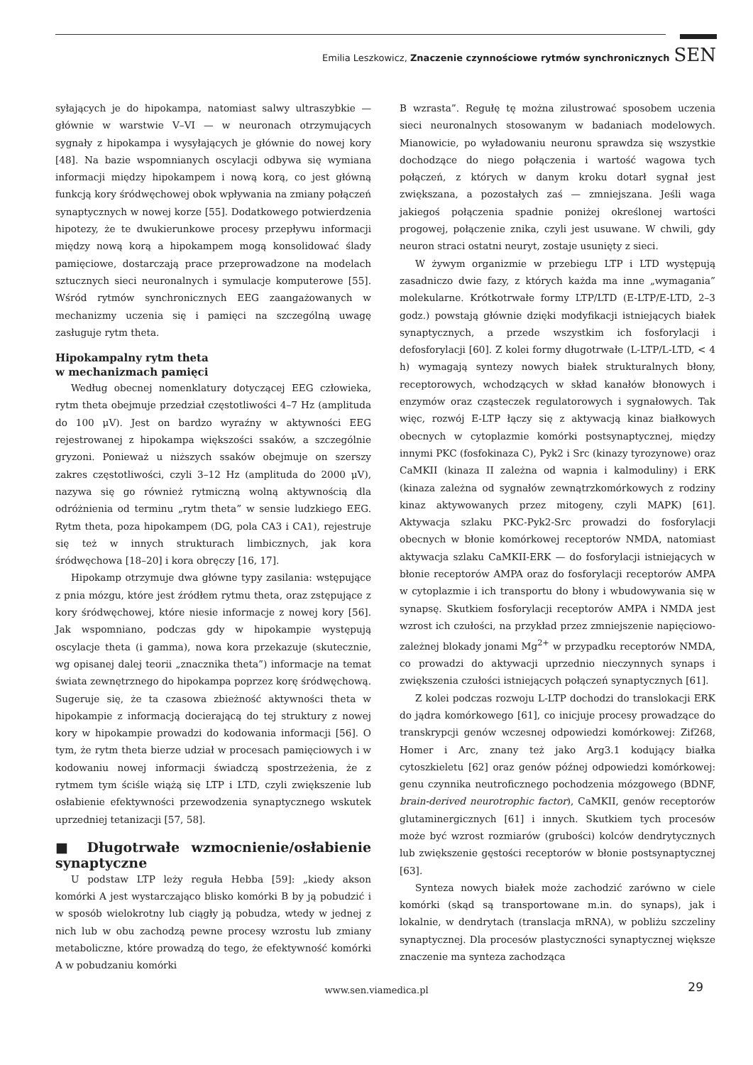Emilia Leszkowicz, Znaczenie czynnościowe rytmów synchronicznych SEN
syłających je do hipokampa, natomiast salwy ultraszybkie — głównie w warstwie V–VI — w neuronach otrzymujących sygnały z hipokampa i wysyłających je głównie do nowej kory [48]. Na bazie wspomnianych oscylacji odbywa się wymiana informacji między hipokampem i nową korą, co jest główną funkcją kory śródwęchowej obok wpływania na zmiany połączeń synaptycznych w nowej korze [55]. Dodatkowego potwierdzenia hipotezy, że te dwukierunkowe procesy przepływu informacji między nową korą a hipokampem mogą konsolidować ślady pamięciowe, dostarczają prace przeprowadzone na modelach sztucznych sieci neuronalnych i symulacje komputerowe [55]. Wśród rytmów synchronicznych EEG zaangażowanych w mechanizmy uczenia się i pamięci na szczególną uwagę zasługuje rytm theta.
Hipokampalny rytm theta
w mechanizmach pamięci
Według obecnej nomenklatury dotyczącej EEG człowieka, rytm theta obejmuje przedział częstotliwości 4–7 Hz (amplituda do 100 μV). Jest on bardzo wyraźny w aktywności EEG rejestrowanej z hipokampa większości ssaków, a szczególnie gryzoni. Ponieważ u niższych ssaków obejmuje on szerszy zakres częstotliwości, czyli 3–12 Hz (amplituda do 2000 μV), nazywa się go również rytmiczną wolną aktywnością dla odróżnienia od terminu „rytm theta” w sensie ludzkiego EEG. Rytm theta, poza hipokampem (DG, pola CA3 i CA1), rejestruje się też w innych strukturach limbicznych, jak kora śródwęchowa [18–20] i kora obręczy [16, 17].
Hipokamp otrzymuje dwa główne typy zasilania: wstępujące z pnia mózgu, które jest źródłem rytmu theta, oraz zstępujące z kory śródwęchowej, które niesie informacje z nowej kory [56]. Jak wspomniano, podczas gdy w hipokampie występują oscylacje theta (i gamma), nowa kora przekazuje (skutecznie, wg opisanej dalej teorii „znacznika theta”) informacje na temat świata zewnętrznego do hipokampa poprzez korę śródwęchową. Sugeruje się, że ta czasowa zbieżność aktywności theta w hipokampie z informacją docierającą do tej struktury z nowej kory w hipokampie prowadzi do kodowania informacji [56]. O tym, że rytm theta bierze udział w procesach pamięciowych i w kodowaniu nowej informacji świadczą spostrzeżenia, że z rytmem tym ściśle wiążą się LTP i LTD, czyli zwiększenie lub osłabienie efektywności przewodzenia synaptycznego wskutek uprzedniej tetanizacji [57, 58].
■ Długotrwałe wzmocnienie/osłabienie synaptyczne
U podstaw LTP leży reguła Hebba [59]: „kiedy akson komórki A jest wystarczająco blisko komórki B by ją pobudzić i w sposób wielokrotny lub ciągły ją pobudza, wtedy w jednej z nich lub w obu zachodzą pewne procesy wzrostu lub zmiany metaboliczne, które prowadzą do tego, że efektywność komórki A w pobudzaniu komórki
B wzrasta”. Regułę tę można zilustrować sposobem uczenia sieci neuronalnych stosowanym w badaniach modelowych. Mianowicie, po wyładowaniu neuronu sprawdza się wszystkie dochodzące do niego połączenia i wartość wagowa tych połączeń, z których w danym kroku dotarł sygnał jest zwiększana, a pozostałych zaś — zmniejszana. Jeśli waga jakiegoś połączenia spadnie poniżej określonej wartości progowej, połączenie znika, czyli jest usuwane. W chwili, gdy neuron straci ostatni neuryt, zostaje usunięty z sieci.
W żywym organizmie w przebiegu LTP i LTD występują zasadniczo dwie fazy, z których każda ma inne „wymagania” molekularne. Krótkotrwałe formy LTP/LTD (E-LTP/E-LTD, 2–3 godz.) powstają głównie dzięki modyfikacji istniejących białek synaptycznych, a przede wszystkim ich fosforylacji i defosforylacji [60]. Z kolei formy długotrwałe (L-LTP/L-LTD, < 4 h) wymagają syntezy nowych białek strukturalnych błony, receptorowych, wchodzących w skład kanałów błonowych i enzymów oraz cząsteczek regulatorowych i sygnałowych. Tak więc, rozwój E-LTP łączy się z aktywacją kinaz białkowych obecnych w cytoplazmie komórki postsynaptycznej, między innymi PKC (fosfokinaza C), Pyk2 i Src (kinazy tyrozynowe) oraz CaMKII (kinaza II zależna od wapnia i kalmoduliny) i ERK (kinaza zależna od sygnałów zewnątrzkomórkowych z rodziny kinaz aktywowanych przez mitogeny, czyli MAPK) [61]. Aktywacja szlaku PKC-Pyk2-Src prowadzi do fosforylacji obecnych w błonie komórkowej receptorów NMDA, natomiast aktywacja szlaku CaMKII-ERK — do fosforylacji istniejących w błonie receptorów AMPA oraz do fosforylacji receptorów AMPA w cytoplazmie i ich transportu do błony i wbudowywania się w synapsę. Skutkiem fosforylacji receptorów AMPA i NMDA jest wzrost ich czułości, na przykład przez zmniejszenie napięciowo-zależnej blokady jonami Mg<sup>2+</sup> w przypadku receptorów NMDA, co prowadzi do aktywacji uprzednio nieczynnych synaps i zwiększenia czułości istniejących połączeń synaptycznych [61].
Z kolei podczas rozwoju L-LTP dochodzi do translokacji ERK do jądra komórkowego [61], co inicjuje procesy prowadzące do transkrypcji genów wczesnej odpowiedzi komórkowej: Zif268, Homer i Arc, znany też jako Arg3.1 kodujący białka cytoszkieletu [62] oraz genów późnej odpowiedzi komórkowej: genu czynnika neutroficznego pochodzenia mózgowego (BDNF, brain-derived neurotrophic factor), CaMKII, genów receptorów glutaminergicznych [61] i innych. Skutkiem tych procesów może być wzrost rozmiarów (grubości) kolców dendrytycznych lub zwiększenie gęstości receptorów w błonie postsynaptycznej [63].
Synteza nowych białek może zachodzić zarówno w ciele komórki (skąd są transportowane m.in. do synaps), jak i lokalnie, w dendrytach (translacja mRNA), w pobliżu szczeliny synaptycznej. Dla procesów plastyczności synaptycznej większe znaczenie ma synteza zachodząca
www.sen.viamedica.pl 29